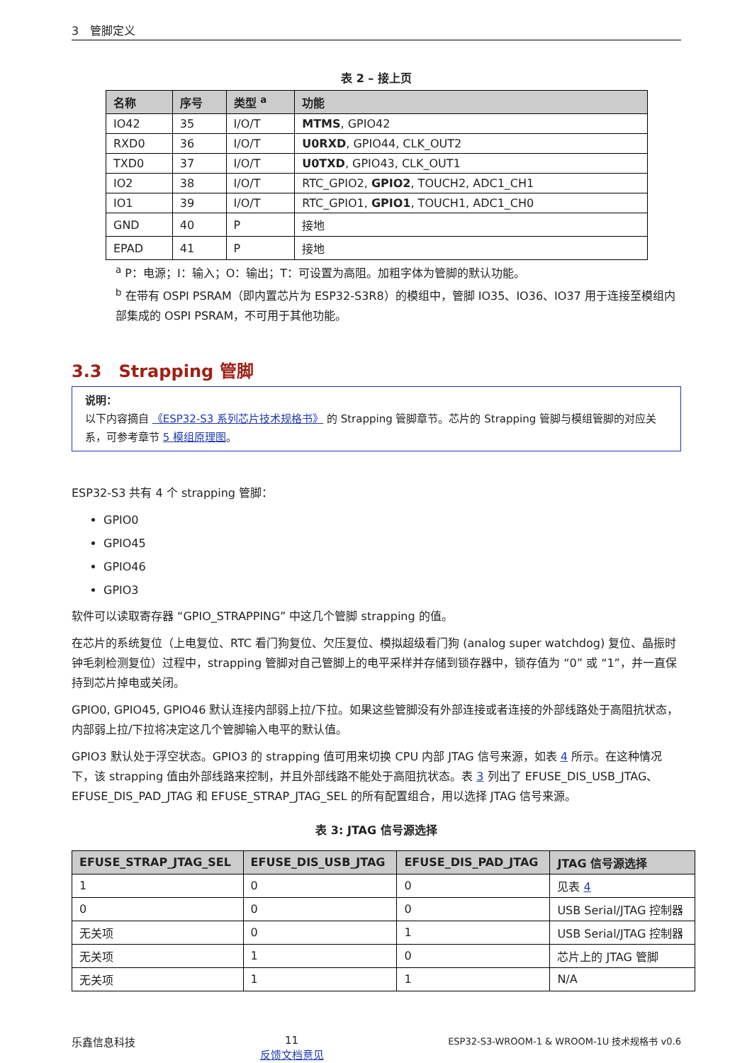3　管脚定义
表 2 – 接上页
| 名称 | 序号 | 类型 <sup>a</sup> | 功能 |
| --- | --- | --- | --- |
| IO42 | 35 | I/O/T | MTMS , GPIO42 |
| RXD0 | 36 | I/O/T | U0RXD , GPIO44, CLK_OUT2 |
| TXD0 | 37 | I/O/T | U0TXD , GPIO43, CLK_OUT1 |
| IO2 | 38 | I/O/T | RTC_GPIO2, GPIO2 , TOUCH2, ADC1_CH1 |
| IO1 | 39 | I/O/T | RTC_GPIO1, GPIO1 , TOUCH1, ADC1_CH0 |
| GND | 40 | P | 接地 |
| EPAD | 41 | P | 接地 |
<sup>a</sup> P：电源；I：输入；O：输出；T：可设置为高阻。加粗字体为管脚的默认功能。
<sup>b</sup> 在带有 OSPI PSRAM（即内置芯片为 ESP32-S3R8）的模组中，管脚 IO35、IO36、IO37 用于连接至模组内部集成的 OSPI PSRAM，不可用于其他功能。
3.3　Strapping 管脚
说明：
以下内容摘自 《ESP32-S3 系列芯片技术规格书》 的 Strapping 管脚章节。芯片的 Strapping 管脚与模组管脚的对应关系，可参考章节 5 模组原理图。
ESP32-S3 共有 4 个 strapping 管脚：
GPIO0
GPIO45
GPIO46
GPIO3
软件可以读取寄存器 “GPIO_STRAPPING” 中这几个管脚 strapping 的值。
在芯片的系统复位（上电复位、RTC 看门狗复位、欠压复位、模拟超级看门狗 (analog super watchdog) 复位、晶振时钟毛刺检测复位）过程中，strapping 管脚对自己管脚上的电平采样并存储到锁存器中，锁存值为 “0” 或 “1”，并一直保持到芯片掉电或关闭。
GPIO0, GPIO45, GPIO46 默认连接内部弱上拉/下拉。如果这些管脚没有外部连接或者连接的外部线路处于高阻抗状态，内部弱上拉/下拉将决定这几个管脚输入电平的默认值。
GPIO3 默认处于浮空状态。GPIO3 的 strapping 值可用来切换 CPU 内部 JTAG 信号来源，如表 4 所示。在这种情况下，该 strapping 值由外部线路来控制，并且外部线路不能处于高阻抗状态。表 3 列出了 EFUSE_DIS_USB_JTAG、EFUSE_DIS_PAD_JTAG 和 EFUSE_STRAP_JTAG_SEL 的所有配置组合，用以选择 JTAG 信号来源。
表 3: JTAG 信号源选择
| EFUSE_STRAP_JTAG_SEL | EFUSE_DIS_USB_JTAG | EFUSE_DIS_PAD_JTAG | JTAG 信号源选择 |
| --- | --- | --- | --- |
| 1 | 0 | 0 | 见表 4 |
| 0 | 0 | 0 | USB Serial/JTAG 控制器 |
| 无关项 | 0 | 1 | USB Serial/JTAG 控制器 |
| 无关项 | 1 | 0 | 芯片上的 JTAG 管脚 |
| 无关项 | 1 | 1 | N/A |
乐鑫信息科技 11
反馈文档意见 ESP32-S3-WROOM-1 & WROOM-1U 技术规格书 v0.6